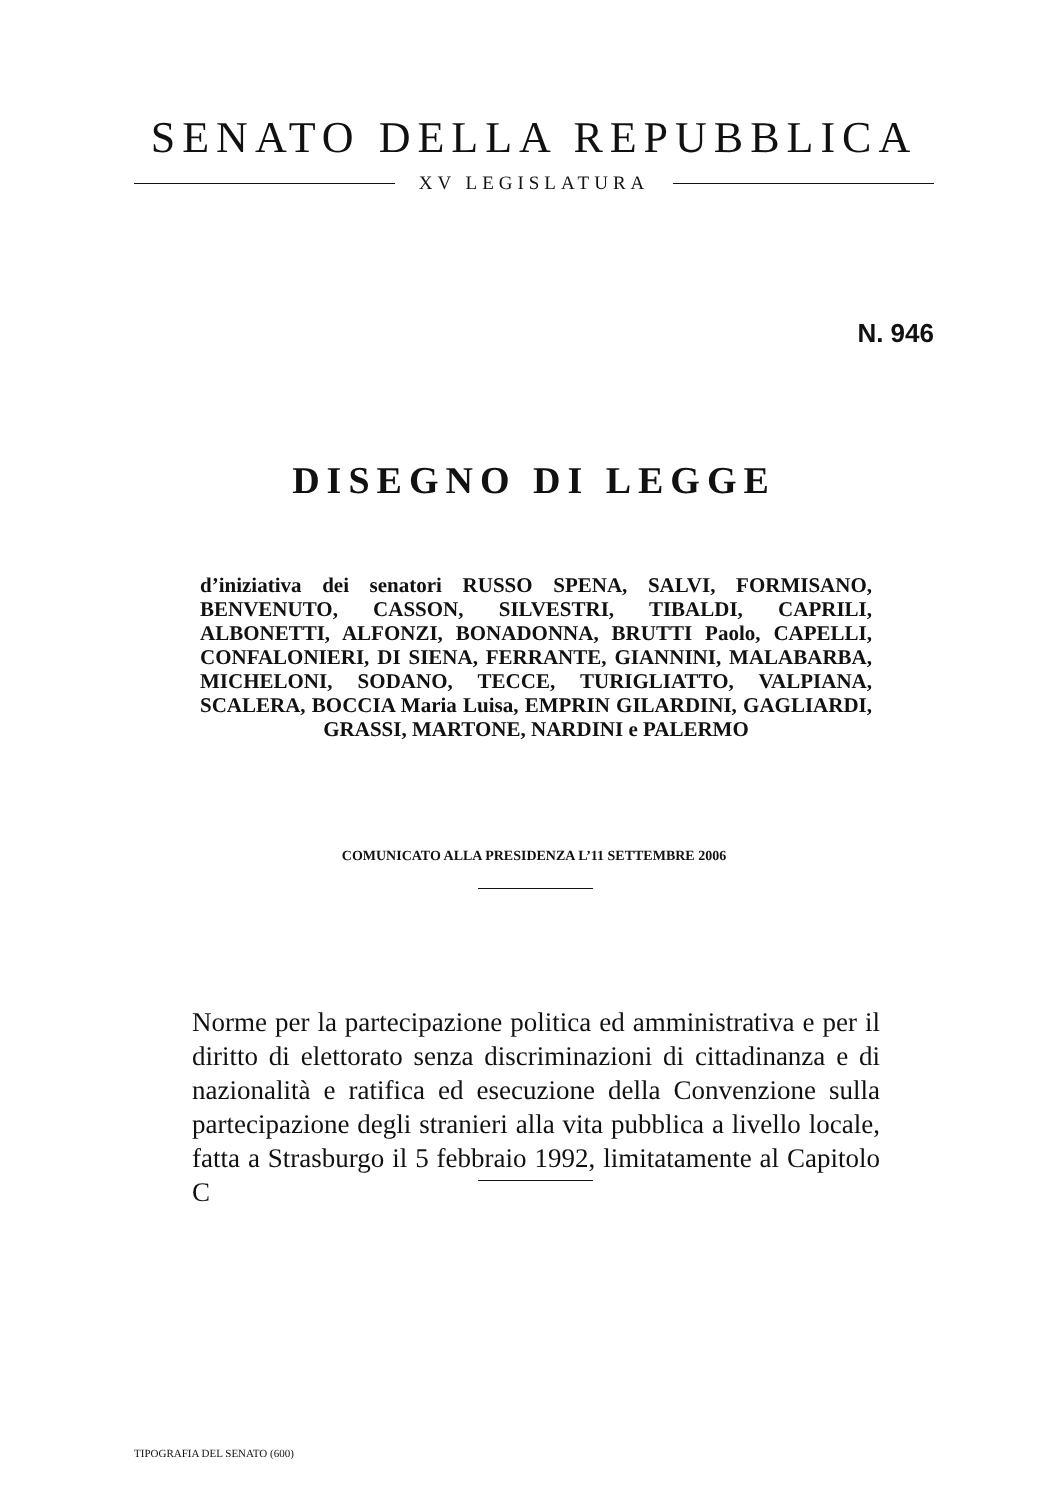SENATO DELLA REPUBBLICA
XV LEGISLATURA
N. 946
DISEGNO DI LEGGE
d’iniziativa dei senatori RUSSO SPENA, SALVI, FORMISANO, BENVENUTO, CASSON, SILVESTRI, TIBALDI, CAPRILI, ALBONETTI, ALFONZI, BONADONNA, BRUTTI Paolo, CAPELLI, CONFALONIERI, DI SIENA, FERRANTE, GIANNINI, MALABARBA, MICHELONI, SODANO, TECCE, TURIGLIATTO, VALPIANA, SCALERA, BOCCIA Maria Luisa, EMPRIN GILARDINI, GAGLIARDI, GRASSI, MARTONE, NARDINI e PALERMO
COMUNICATO ALLA PRESIDENZA L’11 SETTEMBRE 2006
Norme per la partecipazione politica ed amministrativa e per il diritto di elettorato senza discriminazioni di cittadinanza e di nazionalità e ratifica ed esecuzione della Convenzione sulla partecipazione degli stranieri alla vita pubblica a livello locale, fatta a Strasburgo il 5 febbraio 1992, limitatamente al Capitolo C
TIPOGRAFIA DEL SENATO (600)